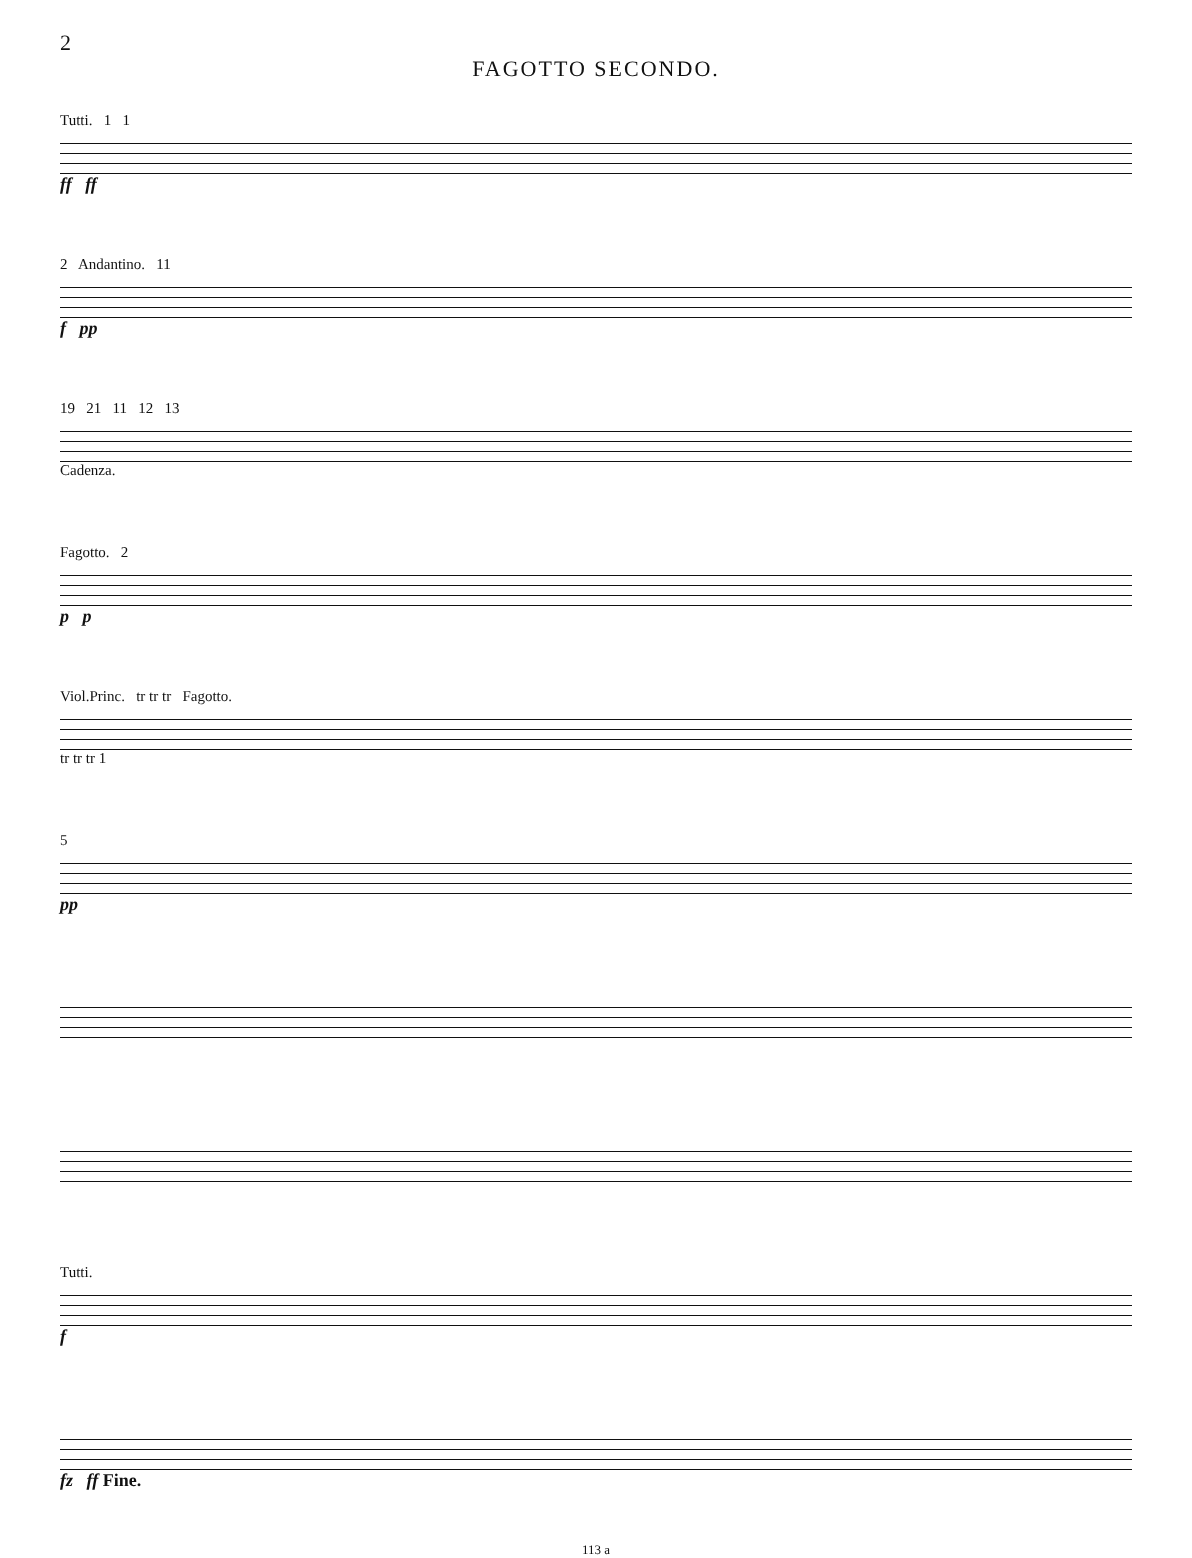2
FAGOTTO SECONDO.
Tutti. 1 1
ff ff
2 Andantino. 11
f pp
19 21 11 12 13
Cadenza.
Fagotto. 2
p p
Viol.Princ. tr tr tr Fagotto.
tr tr tr 1
5
pp
Tutti.
f
fz ff Fine.
113 a